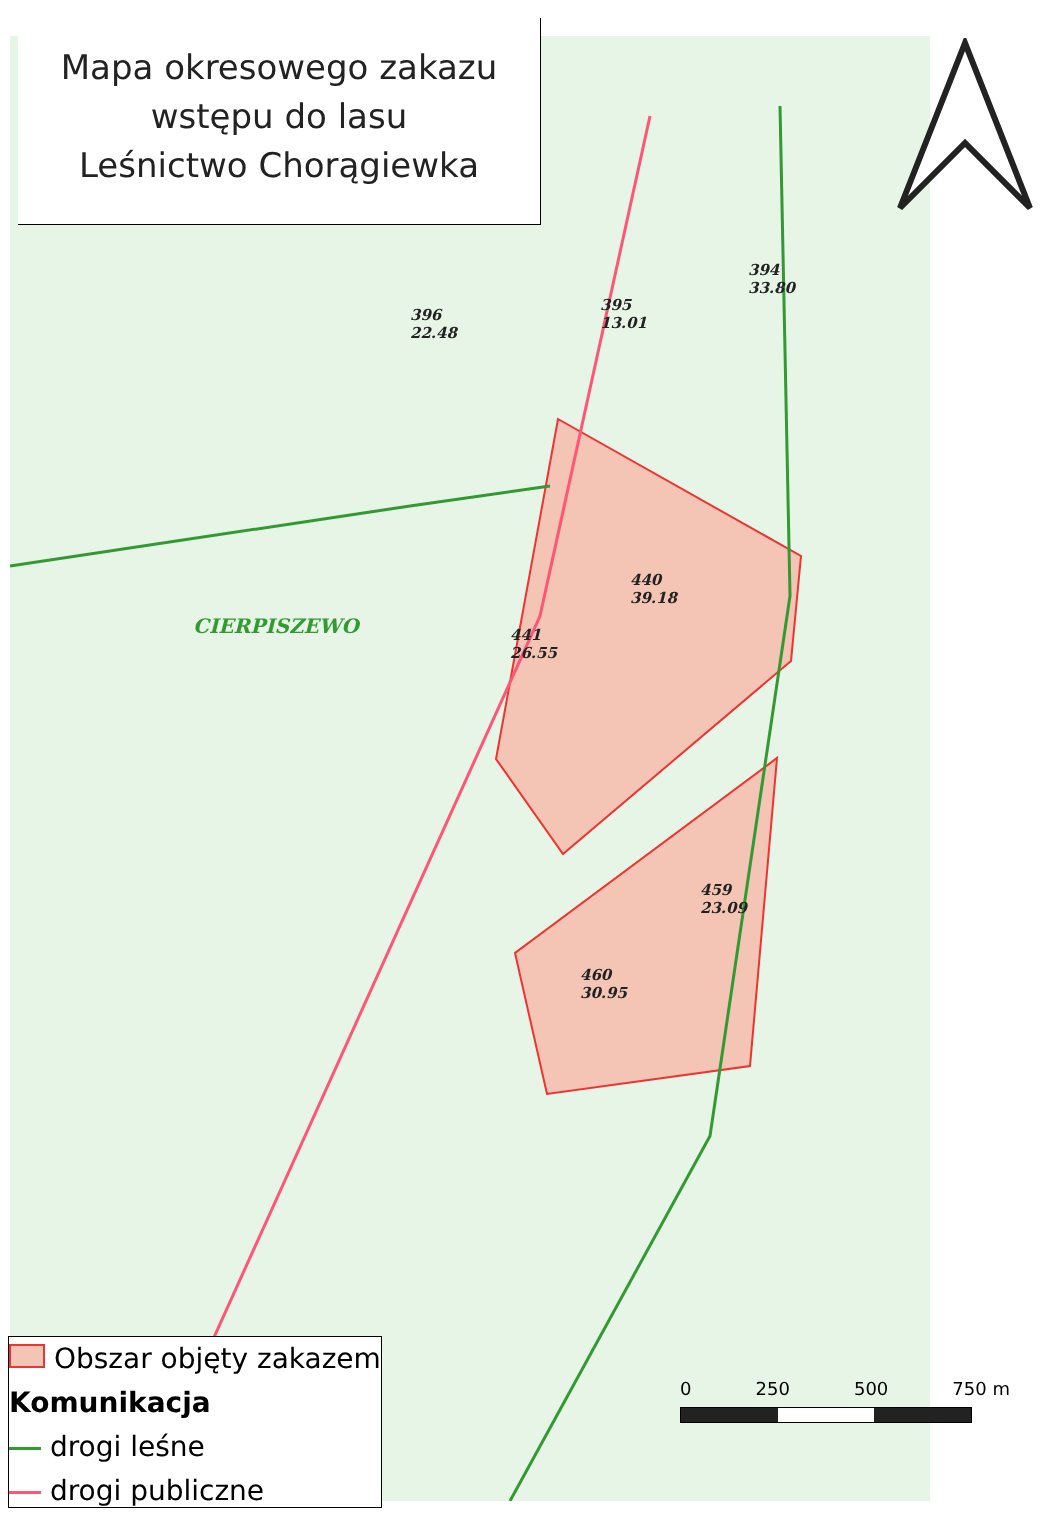CIERPISZEWO
440
39.18
441
26.55
459
23.09
460
30.95
396
22.48
395
13.01
394
33.80
Mapa okresowego zakazu
wstępu do lasu
Leśnictwo Chorągiewka
Obszar objęty zakazem
Komunikacja
drogi leśne
drogi publiczne
0 250 500 750 m